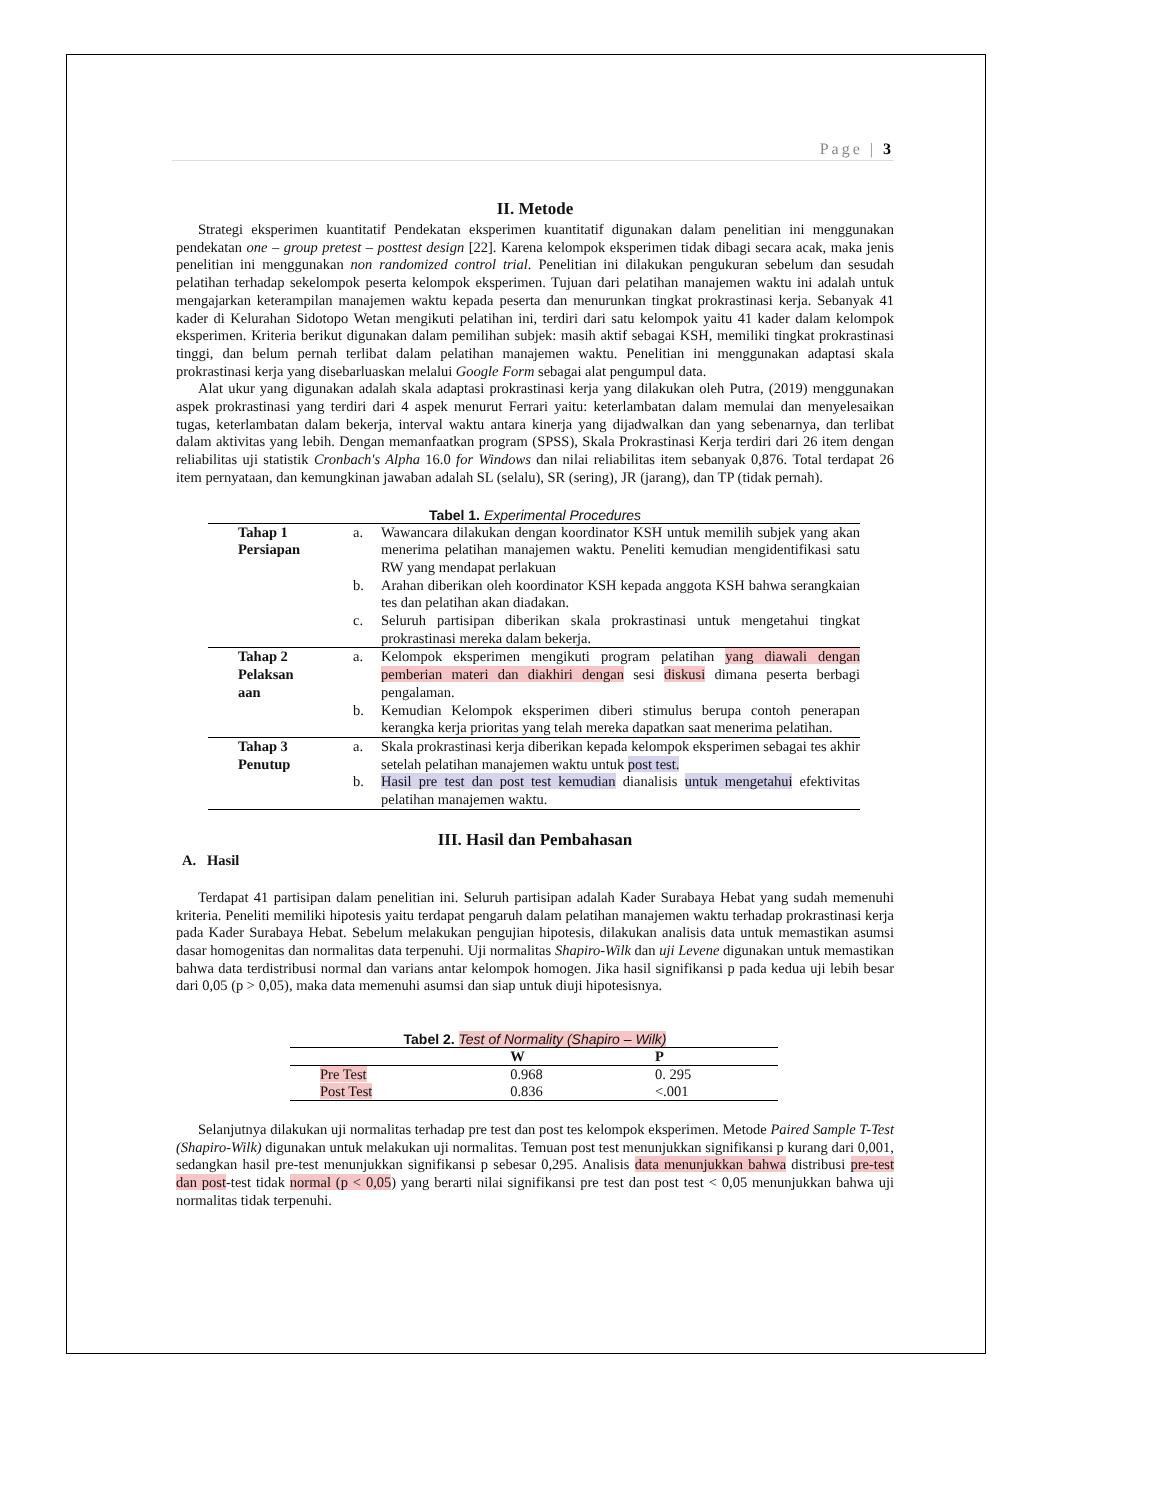Page | 3
II. Metode
Strategi eksperimen kuantitatif Pendekatan eksperimen kuantitatif digunakan dalam penelitian ini menggunakan pendekatan one – group pretest – posttest design [22]. Karena kelompok eksperimen tidak dibagi secara acak, maka jenis penelitian ini menggunakan non randomized control trial. Penelitian ini dilakukan pengukuran sebelum dan sesudah pelatihan terhadap sekelompok peserta kelompok eksperimen. Tujuan dari pelatihan manajemen waktu ini adalah untuk mengajarkan keterampilan manajemen waktu kepada peserta dan menurunkan tingkat prokrastinasi kerja. Sebanyak 41 kader di Kelurahan Sidotopo Wetan mengikuti pelatihan ini, terdiri dari satu kelompok yaitu 41 kader dalam kelompok eksperimen. Kriteria berikut digunakan dalam pemilihan subjek: masih aktif sebagai KSH, memiliki tingkat prokrastinasi tinggi, dan belum pernah terlibat dalam pelatihan manajemen waktu. Penelitian ini menggunakan adaptasi skala prokrastinasi kerja yang disebarluaskan melalui Google Form sebagai alat pengumpul data.
Alat ukur yang digunakan adalah skala adaptasi prokrastinasi kerja yang dilakukan oleh Putra, (2019) menggunakan aspek prokrastinasi yang terdiri dari 4 aspek menurut Ferrari yaitu: keterlambatan dalam memulai dan menyelesaikan tugas, keterlambatan dalam bekerja, interval waktu antara kinerja yang dijadwalkan dan yang sebenarnya, dan terlibat dalam aktivitas yang lebih. Dengan memanfaatkan program (SPSS), Skala Prokrastinasi Kerja terdiri dari 26 item dengan reliabilitas uji statistik Cronbach's Alpha 16.0 for Windows dan nilai reliabilitas item sebanyak 0,876. Total terdapat 26 item pernyataan, dan kemungkinan jawaban adalah SL (selalu), SR (sering), JR (jarang), dan TP (tidak pernah).
Tabel 1. Experimental Procedures
| Tahap 1 Persiapan | a. | Wawancara dilakukan dengan koordinator KSH untuk memilih subjek yang akan menerima pelatihan manajemen waktu. Peneliti kemudian mengidentifikasi satu RW yang mendapat perlakuan |
| | b. | Arahan diberikan oleh koordinator KSH kepada anggota KSH bahwa serangkaian tes dan pelatihan akan diadakan. |
| | c. | Seluruh partisipan diberikan skala prokrastinasi untuk mengetahui tingkat prokrastinasi mereka dalam bekerja. |
| Tahap 2 Pelaksan aan | a. | Kelompok eksperimen mengikuti program pelatihan yang diawali dengan pemberian materi dan diakhiri dengan sesi diskusi dimana peserta berbagi pengalaman. |
| | b. | Kemudian Kelompok eksperimen diberi stimulus berupa contoh penerapan kerangka kerja prioritas yang telah mereka dapatkan saat menerima pelatihan. |
| Tahap 3 Penutup | a. | Skala prokrastinasi kerja diberikan kepada kelompok eksperimen sebagai tes akhir setelah pelatihan manajemen waktu untuk post test. |
| | b. | Hasil pre test dan post test kemudian dianalisis untuk mengetahui efektivitas pelatihan manajemen waktu. |
III. Hasil dan Pembahasan
A. Hasil
Terdapat 41 partisipan dalam penelitian ini. Seluruh partisipan adalah Kader Surabaya Hebat yang sudah memenuhi kriteria. Peneliti memiliki hipotesis yaitu terdapat pengaruh dalam pelatihan manajemen waktu terhadap prokrastinasi kerja pada Kader Surabaya Hebat. Sebelum melakukan pengujian hipotesis, dilakukan analisis data untuk memastikan asumsi dasar homogenitas dan normalitas data terpenuhi. Uji normalitas Shapiro-Wilk dan uji Levene digunakan untuk memastikan bahwa data terdistribusi normal dan varians antar kelompok homogen. Jika hasil signifikansi p pada kedua uji lebih besar dari 0,05 (p > 0,05), maka data memenuhi asumsi dan siap untuk diuji hipotesisnya.
Tabel 2. Test of Normality (Shapiro – Wilk)
| | W | P |
| --- | --- | --- |
| Pre Test | 0.968 | 0. 295 |
| Post Test | 0.836 | <.001 |
Selanjutnya dilakukan uji normalitas terhadap pre test dan post tes kelompok eksperimen. Metode Paired Sample T-Test (Shapiro-Wilk) digunakan untuk melakukan uji normalitas. Temuan post test menunjukkan signifikansi p kurang dari 0,001, sedangkan hasil pre-test menunjukkan signifikansi p sebesar 0,295. Analisis data menunjukkan bahwa distribusi pre-test dan post-test tidak normal (p < 0,05) yang berarti nilai signifikansi pre test dan post test < 0,05 menunjukkan bahwa uji normalitas tidak terpenuhi.